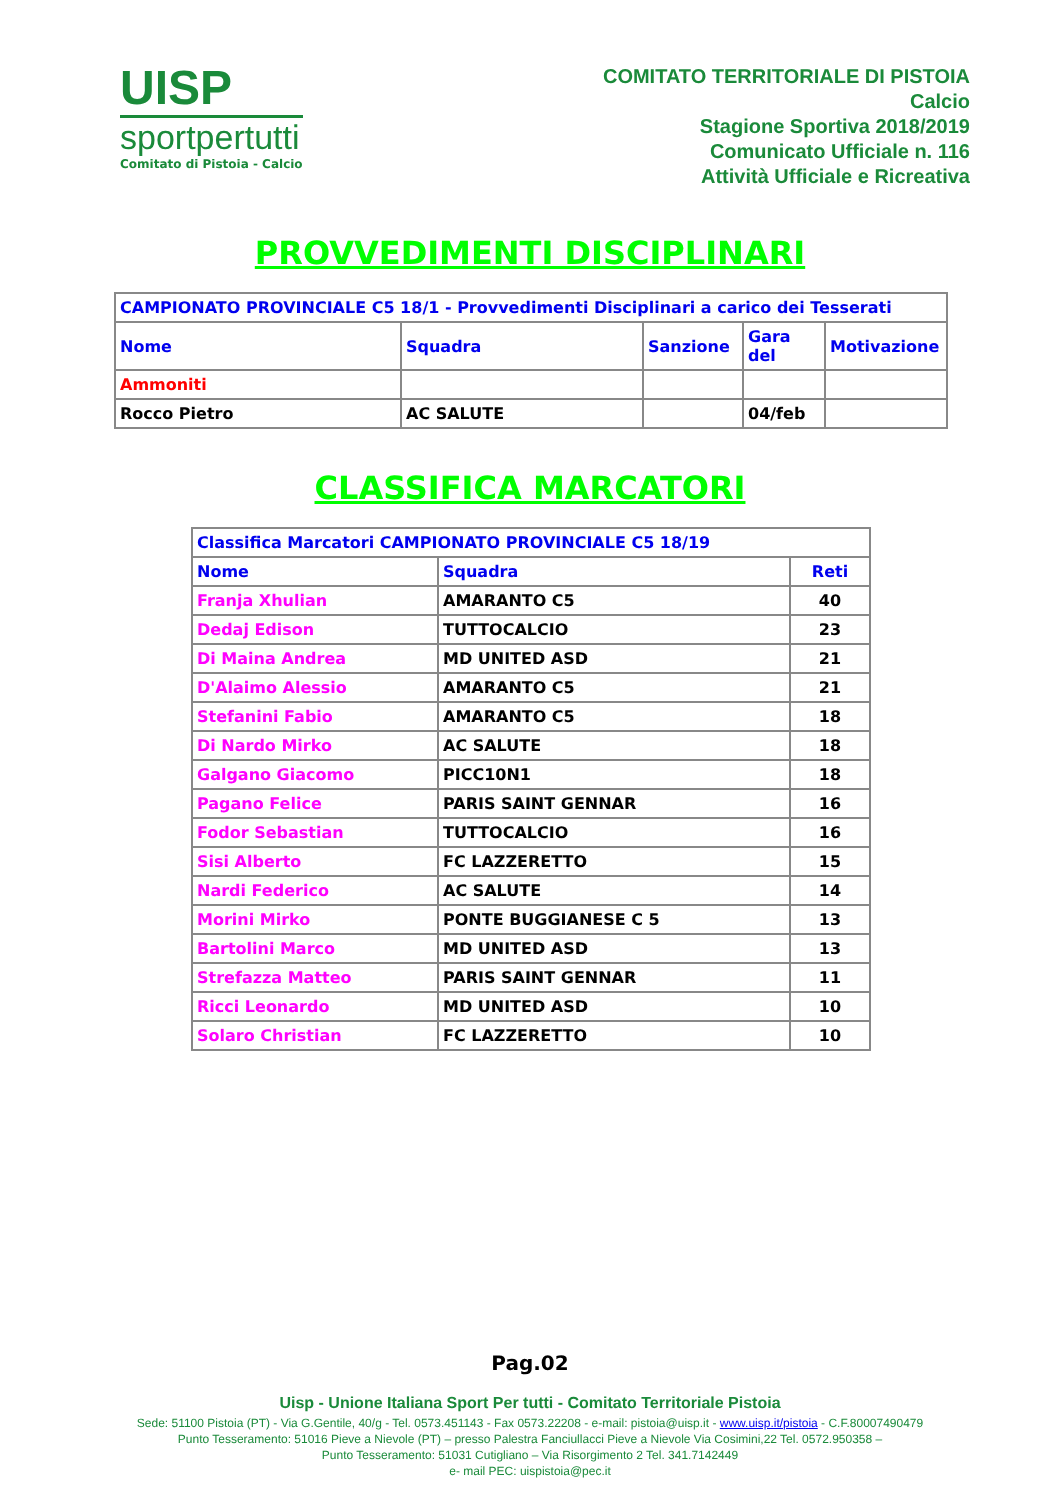UISP
sportpertutti
Comitato di Pistoia - Calcio
COMITATO TERRITORIALE DI PISTOIA
Calcio
Stagione Sportiva 2018/2019
Comunicato Ufficiale n. 116
Attività Ufficiale e Ricreativa
PROVVEDIMENTI DISCIPLINARI
| CAMPIONATO PROVINCIALE C5 18/1 - Provvedimenti Disciplinari a carico dei Tesserati | | | | |
| Nome | Squadra | Sanzione | Gara del | Motivazione |
| Ammoniti | | | | |
| Rocco Pietro | AC SALUTE | | 04/feb | |
CLASSIFICA MARCATORI
| Classifica Marcatori CAMPIONATO PROVINCIALE C5 18/19 | | |
| Nome | Squadra | Reti |
| Franja Xhulian | AMARANTO C5 | 40 |
| Dedaj Edison | TUTTOCALCIO | 23 |
| Di Maina Andrea | MD UNITED ASD | 21 |
| D'Alaimo Alessio | AMARANTO C5 | 21 |
| Stefanini Fabio | AMARANTO C5 | 18 |
| Di Nardo Mirko | AC SALUTE | 18 |
| Galgano Giacomo | PICC10N1 | 18 |
| Pagano Felice | PARIS SAINT GENNAR | 16 |
| Fodor Sebastian | TUTTOCALCIO | 16 |
| Sisi Alberto | FC LAZZERETTO | 15 |
| Nardi Federico | AC SALUTE | 14 |
| Morini Mirko | PONTE BUGGIANESE C 5 | 13 |
| Bartolini Marco | MD UNITED ASD | 13 |
| Strefazza Matteo | PARIS SAINT GENNAR | 11 |
| Ricci Leonardo | MD UNITED ASD | 10 |
| Solaro Christian | FC LAZZERETTO | 10 |
Pag.02
Uisp - Unione Italiana Sport Per tutti - Comitato Territoriale Pistoia
Sede: 51100 Pistoia (PT) - Via G.Gentile, 40/g - Tel. 0573.451143 - Fax 0573.22208 - e-mail: pistoia@uisp.it - www.uisp.it/pistoia - C.F.80007490479
Punto Tesseramento: 51016 Pieve a Nievole (PT) – presso Palestra Fanciullacci Pieve a Nievole Via Cosimini,22 Tel. 0572.950358 –
Punto Tesseramento: 51031 Cutigliano – Via Risorgimento 2 Tel. 341.7142449
e- mail PEC: uispistoia@pec.it